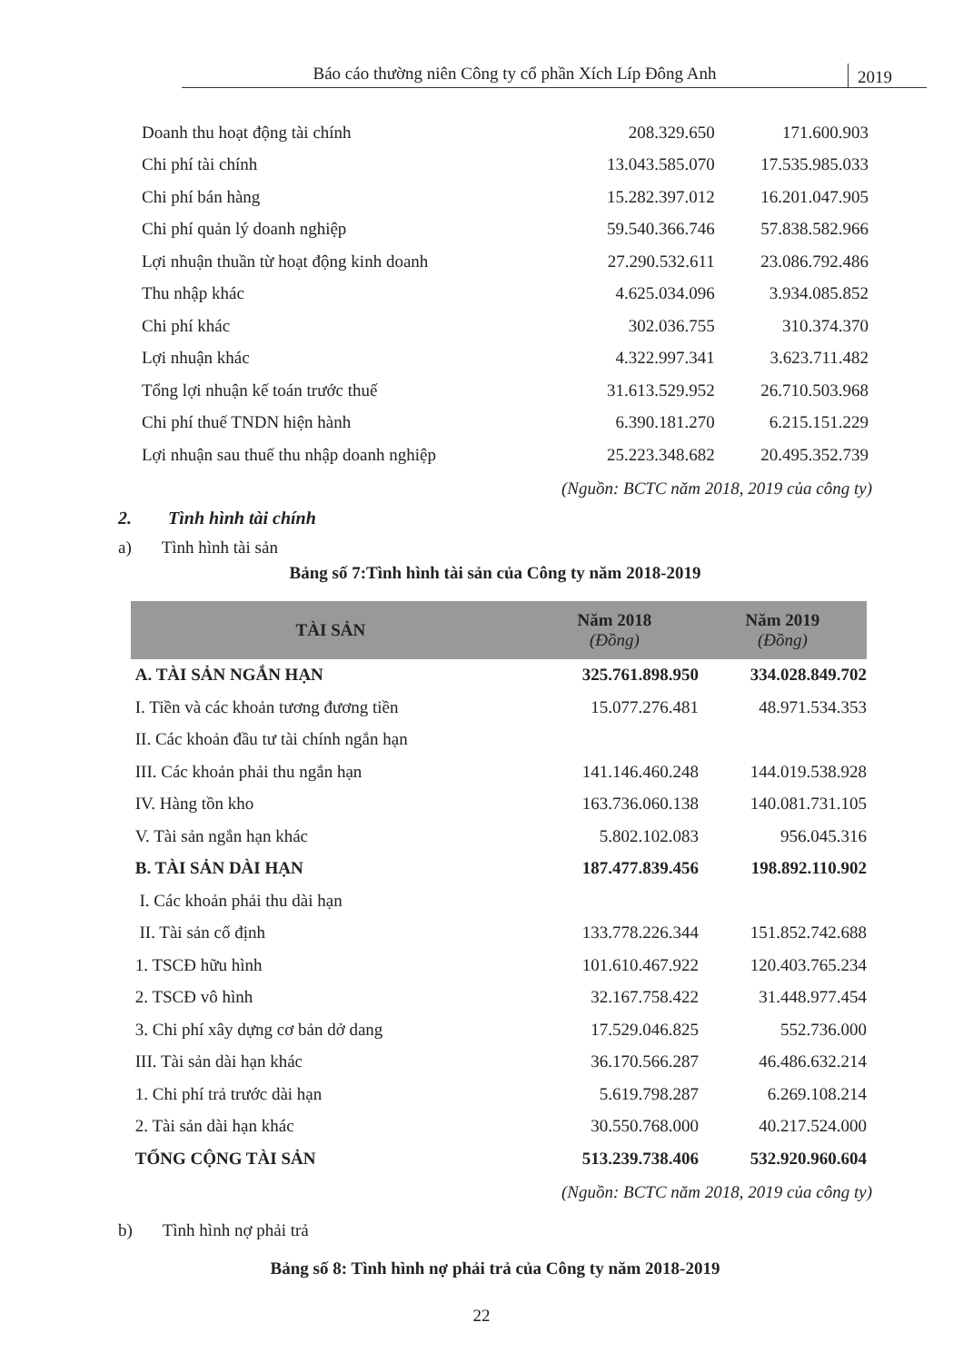Báo cáo thường niên Công ty cổ phần Xích Líp Đông Anh
2019
| Doanh thu hoạt động tài chính | 208.329.650 | 171.600.903 |
| Chi phí tài chính | 13.043.585.070 | 17.535.985.033 |
| Chi phí bán hàng | 15.282.397.012 | 16.201.047.905 |
| Chi phí quản lý doanh nghiệp | 59.540.366.746 | 57.838.582.966 |
| Lợi nhuận thuần từ hoạt động kinh doanh | 27.290.532.611 | 23.086.792.486 |
| Thu nhập khác | 4.625.034.096 | 3.934.085.852 |
| Chi phí khác | 302.036.755 | 310.374.370 |
| Lợi nhuận khác | 4.322.997.341 | 3.623.711.482 |
| Tổng lợi nhuận kế toán trước thuế | 31.613.529.952 | 26.710.503.968 |
| Chi phí thuế TNDN hiện hành | 6.390.181.270 | 6.215.151.229 |
| Lợi nhuận sau thuế thu nhập doanh nghiệp | 25.223.348.682 | 20.495.352.739 |
(Nguồn: BCTC năm 2018, 2019 của công ty)
2. Tình hình tài chính
a) Tình hình tài sản
Bảng số 7:Tình hình tài sản của Công ty năm 2018-2019
| TÀI SẢN | Năm 2018 (Đồng) | Năm 2019 (Đồng) |
| --- | --- | --- |
| A. TÀI SẢN NGẮN HẠN | 325.761.898.950 | 334.028.849.702 |
| I. Tiền và các khoản tương đương tiền | 15.077.276.481 | 48.971.534.353 |
| II. Các khoản đầu tư tài chính ngắn hạn | | |
| III. Các khoản phải thu ngắn hạn | 141.146.460.248 | 144.019.538.928 |
| IV. Hàng tồn kho | 163.736.060.138 | 140.081.731.105 |
| V. Tài sản ngắn hạn khác | 5.802.102.083 | 956.045.316 |
| B. TÀI SẢN DÀI HẠN | 187.477.839.456 | 198.892.110.902 |
| I. Các khoản phải thu dài hạn | | |
| II. Tài sản cố định | 133.778.226.344 | 151.852.742.688 |
| 1. TSCĐ hữu hình | 101.610.467.922 | 120.403.765.234 |
| 2. TSCĐ vô hình | 32.167.758.422 | 31.448.977.454 |
| 3. Chi phí xây dựng cơ bản dở dang | 17.529.046.825 | 552.736.000 |
| III. Tài sản dài hạn khác | 36.170.566.287 | 46.486.632.214 |
| 1. Chi phí trả trước dài hạn | 5.619.798.287 | 6.269.108.214 |
| 2. Tài sản dài hạn khác | 30.550.768.000 | 40.217.524.000 |
| TỔNG CỘNG TÀI SẢN | 513.239.738.406 | 532.920.960.604 |
(Nguồn: BCTC năm 2018, 2019 của công ty)
b) Tình hình nợ phải trả
Bảng số 8: Tình hình nợ phải trả của Công ty năm 2018-2019
22